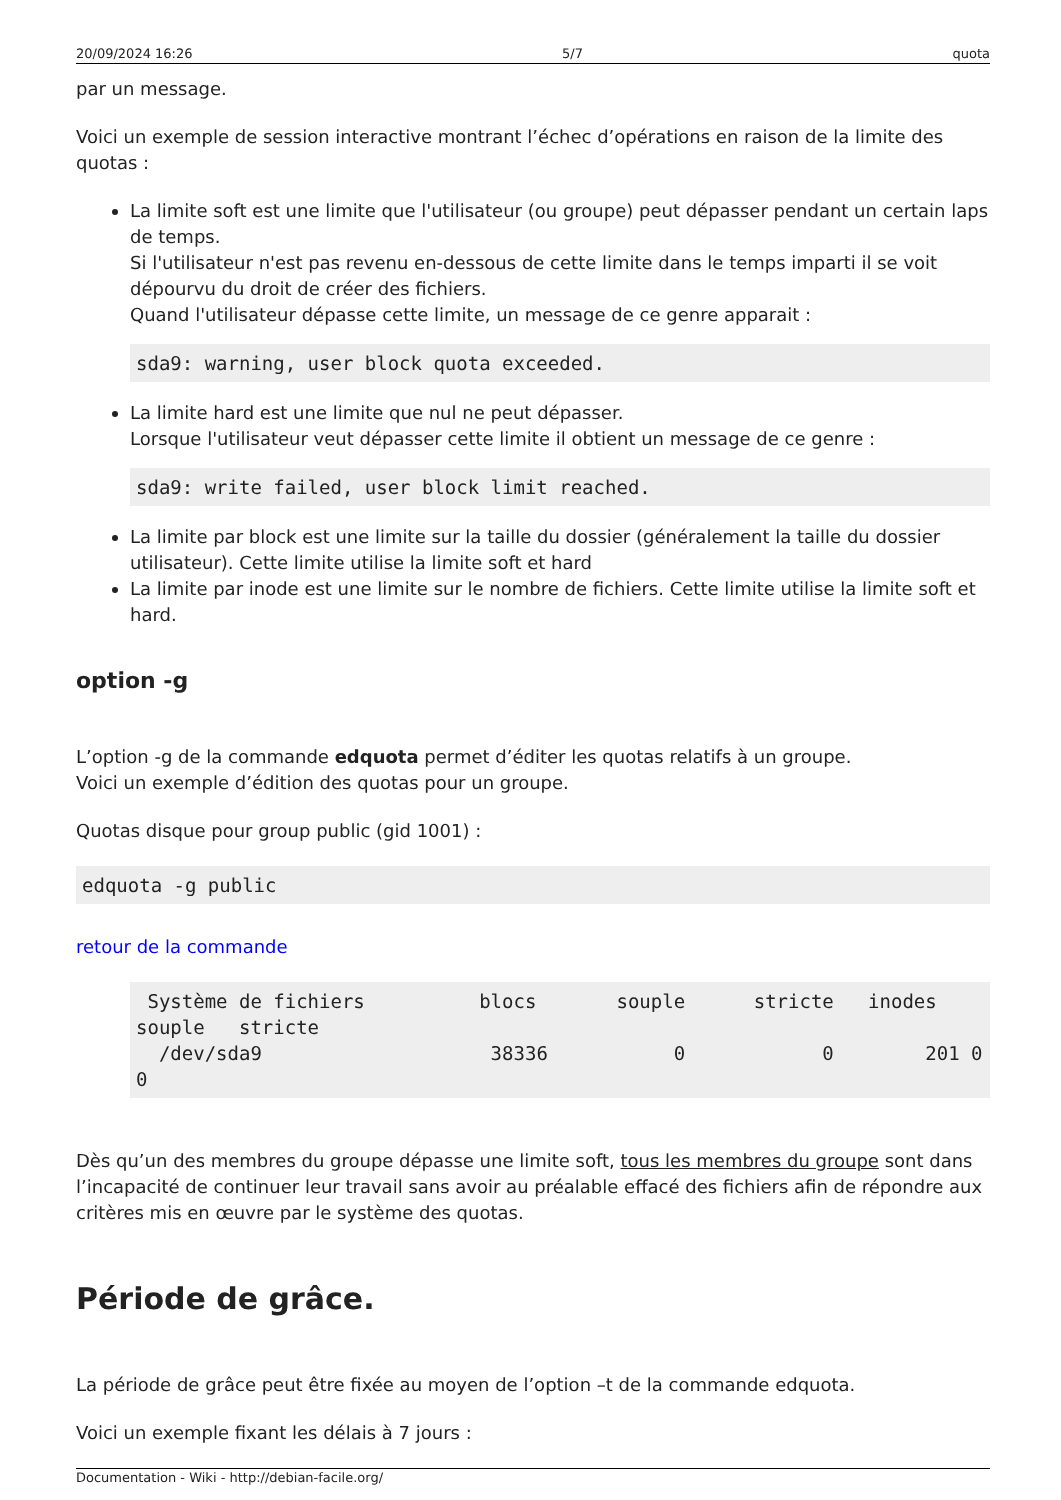20/09/2024 16:26 5/7 quota
par un message.
Voici un exemple de session interactive montrant l’échec d’opérations en raison de la limite des quotas :
La limite soft est une limite que l'utilisateur (ou groupe) peut dépasser pendant un certain laps de temps.
Si l'utilisateur n'est pas revenu en-dessous de cette limite dans le temps imparti il se voit dépourvu du droit de créer des fichiers.
Quand l'utilisateur dépasse cette limite, un message de ce genre apparait :
sda9: warning, user block quota exceeded.
La limite hard est une limite que nul ne peut dépasser.
Lorsque l'utilisateur veut dépasser cette limite il obtient un message de ce genre :
sda9: write failed, user block limit reached.
La limite par block est une limite sur la taille du dossier (généralement la taille du dossier utilisateur). Cette limite utilise la limite soft et hard
La limite par inode est une limite sur le nombre de fichiers. Cette limite utilise la limite soft et hard.
option -g
L’option -g de la commande edquota permet d’éditer les quotas relatifs à un groupe.
Voici un exemple d’édition des quotas pour un groupe.
Quotas disque pour group public (gid 1001) :
edquota -g public
retour de la commande
 Système de fichiers          blocs       souple      stricte   inodes souple   stricte
  /dev/sda9                    38336           0            0        201 0        0
Dès qu’un des membres du groupe dépasse une limite soft, tous les membres du groupe sont dans l’incapacité de continuer leur travail sans avoir au préalable effacé des fichiers afin de répondre aux critères mis en œuvre par le système des quotas.
Période de grâce.
La période de grâce peut être fixée au moyen de l’option –t de la commande edquota.
Voici un exemple fixant les délais à 7 jours :
Documentation - Wiki - http://debian-facile.org/